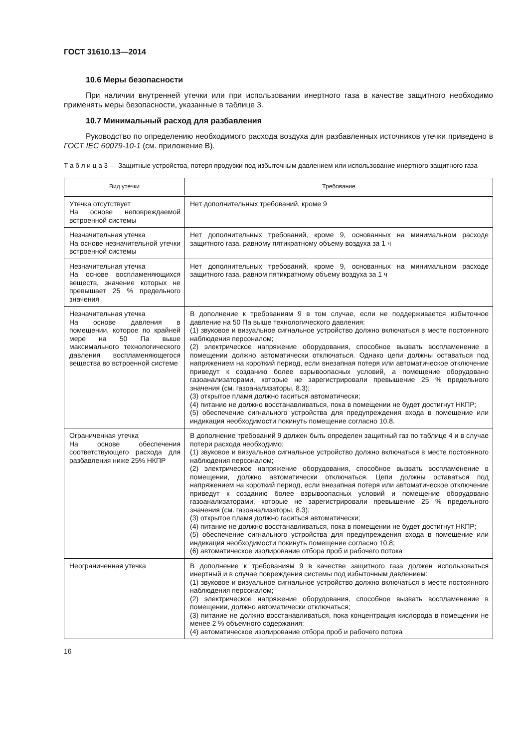ГОСТ 31610.13—2014
10.6 Меры безопасности
При наличии внутренней утечки или при использовании инертного газа в качестве защитного необходимо применять меры безопасности, указанные в таблице 3.
10.7 Минимальный расход для разбавления
Руководство по определению необходимого расхода воздуха для разбавленных источников утечки приведено в ГОСТ IEC 60079-10-1 (см. приложение В).
Т а б л и ц а 3 — Защитные устройства, потеря продувки под избыточным давлением или использование инертного защитного газа
| Вид утечки | Требование |
| --- | --- |
| Утечка отсутствует На основе неповреждаемой встроенной системы | Нет дополнительных требований, кроме 9 |
| Незначительная утечка На основе незначительной утечки встроенной системы | Нет дополнительных требований, кроме 9, основанных на минимальном расходе защитного газа, равному пятикратному объему воздуха за 1 ч |
| Незначительная утечка На основе воспламеняющихся веществ, значение которых не превышает 25 % предельного значения | Нет дополнительных требований, кроме 9, основанных на минимальном расходе защитного газа, равном пятикратному объему воздуха за 1 ч |
| Незначительная утечка На основе давления в помещении, которое по крайней мере на 50 Па выше максимального технологического давления воспламеняющегося вещества во встроенной системе | В дополнение к требованиям 9 в том случае, если не поддерживается избыточное давление на 50 Па выше технологического давления: (1) звуковое и визуальное сигнальное устройство должно включаться в месте постоянного наблюдения персоналом; (2) электрическое напряжение оборудования, способное вызвать воспламенение в помещении должно автоматически отключаться. Однако цепи должны оставаться под напряжением на короткий период, если внезапная потеря или автоматическое отключение приведут к созданию более взрывоопасных условий, а помещение оборудовано газоанализаторами, которые не зарегистрировали превышение 25 % предельного значения (см. газоанализаторы, 8.3); (3) открытое пламя должно гаситься автоматически; (4) питание не должно восстанавливаться, пока в помещении не будет достигнут НКПР; (5) обеспечение сигнального устройства для предупреждения входа в помещение или индикация необходимости покинуть помещение согласно 10.8. |
| Ограниченная утечка На основе обеспечения соответствующего расхода для разбавления ниже 25% НКПР | В дополнение требований 9 должен быть определен защитный газ по таблице 4 и в случае потери расхода необходимо: (1) звуковое и визуальное сигнальное устройство должно включаться в месте постоянного наблюдения персоналом; (2) электрическое напряжение оборудования, способное вызвать воспламенение в помещении, должно автоматически отключаться. Цепи должны оставаться под напряжением на короткий период, если внезапная потеря или автоматическое отключение приведут к созданию более взрывоопасных условий и помещение оборудовано газоанализаторами, которые не зарегистрировали превышение 25 % предельного значения (см. газоанализаторы, 8.3); (3) открытое пламя должно гаситься автоматически; (4) питание не должно восстанавливаться, пока в помещении не будет достигнут НКПР; (5) обеспечение сигнального устройства для предупреждения входа в помещение или индикация необходимости покинуть помещение согласно 10.8; (6) автоматическое изолирование отбора проб и рабочего потока |
| Неограниченная утечка | В дополнение к требованиям 9 в качестве защитного газа должен использоваться инертный и в случае повреждения системы под избыточным давлением: (1) звуковое и визуальное сигнальное устройство должно включаться в месте постоянного наблюдения персоналом; (2) электрическое напряжение оборудования, способное вызвать воспламенение в помещении, должно автоматически отключаться; (3) питание не должно восстанавливаться, пока концентрация кислорода в помещении не менее 2 % объемного содержания; (4) автоматическое изолирование отбора проб и рабочего потока |
16